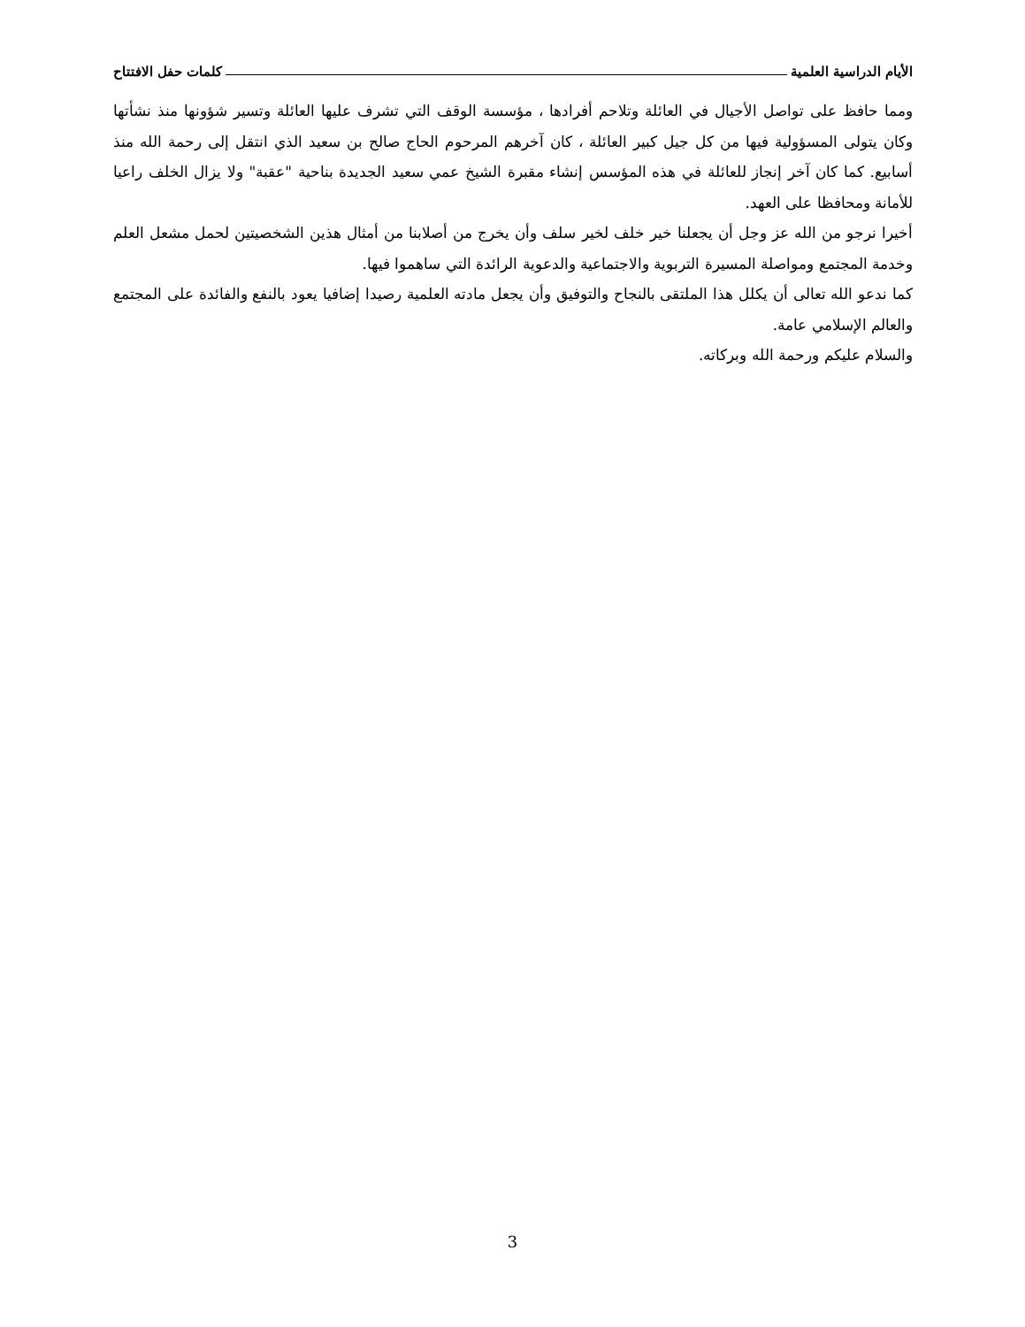الأيام الدراسية العلمية كلمات حفل الافتتاح
ومما حافظ على تواصل الأجيال في العائلة وتلاحم أفرادها ، مؤسسة الوقف التي تشرف عليها العائلة وتسير شؤونها منذ نشأتها وكان يتولى المسؤولية فيها من كل جيل كبير العائلة ، كان آخرهم المرحوم الحاج صالح بن سعيد الذي انتقل إلى رحمة الله منذ أسابيع. كما كان آخر إنجاز للعائلة في هذه المؤسس إنشاء مقبرة الشيخ عمي سعيد الجديدة بناحية "عقبة" ولا يزال الخلف راعيا للأمانة ومحافظا على العهد.
أخيرا نرجو من الله عز وجل أن يجعلنا خير خلف لخير سلف وأن يخرج من أصلابنا من أمثال هذين الشخصيتين لحمل مشعل العلم وخدمة المجتمع ومواصلة المسيرة التربوية والاجتماعية والدعوية الرائدة التي ساهموا فيها.
كما ندعو الله تعالى أن يكلل هذا الملتقى بالنجاح والتوفيق وأن يجعل مادته العلمية رصيدا إضافيا يعود بالنفع والفائدة على المجتمع والعالم الإسلامي عامة.
والسلام عليكم ورحمة الله وبركاته.
3